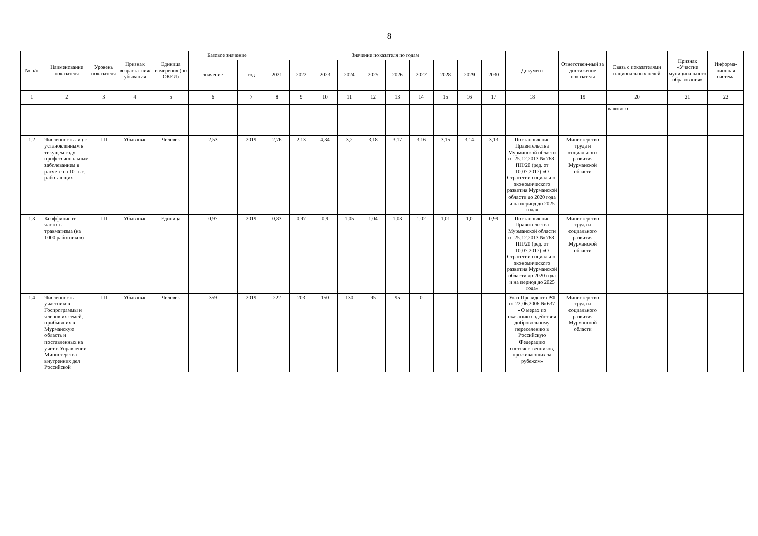8
| № п/п | Наименование показателя | Уровень показателя | Признак возраста-ния/ убывания | Единица измерения (по ОКЕИ) | Базовое значение | | Значение показателя по годам | | | | | | | | | | Документ | Ответствен-ный за достижение показателя | Связь с показателями национальных целей | Признак «Участие муниципального образования» | Информа-ционная система |
| --- | --- | --- | --- | --- | --- | --- | --- | --- | --- | --- | --- | --- | --- | --- | --- | --- | --- | --- | --- | --- | --- |
| | | | | | значение | год | 2021 | 2022 | 2023 | 2024 | 2025 | 2026 | 2027 | 2028 | 2029 | 2030 | | | | | |
| 1 | 2 | 3 | 4 | 5 | 6 | 7 | 8 | 9 | 10 | 11 | 12 | 13 | 14 | 15 | 16 | 17 | 18 | 19 | 20 | 21 | 22 |
| | | | | | | | | | | | | | | | | | | | валового | | |
| 1.2 | Численность лиц с установленным в текущем году профессиональным заболеванием в расчете на 10 тыс. работающих | ГП | Убывание | Человек | 2,53 | 2019 | 2,76 | 2,13 | 4,34 | 3,2 | 3,18 | 3,17 | 3,16 | 3,15 | 3,14 | 3,13 | Постановление Правительства Мурманской области от 25.12.2013 № 768-ПП/20 (ред. от 10.07.2017) «О Стратегии социально-экономического развития Мурманской области до 2020 года и на период до 2025 года» | Министерство труда и социального развития Мурманской области | - | - | - |
| 1.3 | Коэффициент частоты травматизма (на 1000 работников) | ГП | Убывание | Единица | 0,97 | 2019 | 0,83 | 0,97 | 0,9 | 1,05 | 1,04 | 1,03 | 1,02 | 1,01 | 1,0 | 0,99 | Постановление Правительства Мурманской области от 25.12.2013 № 768-ПП/20 (ред. от 10.07.2017) «О Стратегии социально-экономического развития Мурманской области до 2020 года и на период до 2025 года» | Министерство труда и социального развития Мурманской области | - | - | - |
| 1.4 | Численность участников Госпрограммы и членов их семей, прибывших в Мурманскую область и поставленных на учет в Управлении Министерства внутренних дел Российской | ГП | Убывание | Человек | 359 | 2019 | 222 | 203 | 150 | 130 | 95 | 95 | 0 | - | - | - | Указ Президента РФ от 22.06.2006 № 637 «О мерах по оказанию содействия добровольному переселению в Российскую Федерацию соотечественников, проживающих за рубежом» | Министерство труда и социального развития Мурманской области | - | - | - |